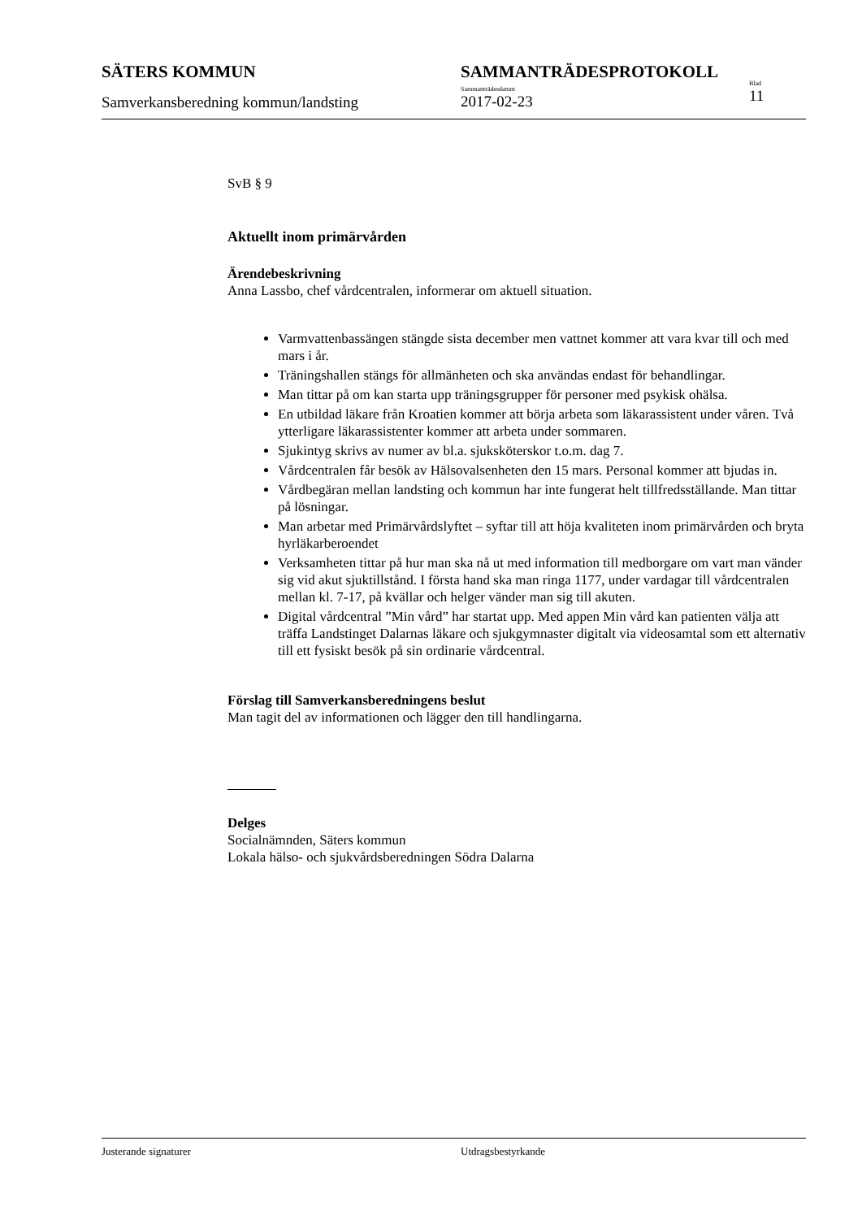SÄTERS KOMMUN
Samverkansberedning kommun/landsting
SAMMANTRÄDESPROTOKOLL
Sammanträdesdatum
2017-02-23
Blad
11
SvB § 9
Aktuellt inom primärvården
Ärendebeskrivning
Anna Lassbo, chef vårdcentralen, informerar om aktuell situation.
Varmvattenbassängen stängde sista december men vattnet kommer att vara kvar till och med mars i år.
Träningshallen stängs för allmänheten och ska användas endast för behandlingar.
Man tittar på om kan starta upp träningsgrupper för personer med psykisk ohälsa.
En utbildad läkare från Kroatien kommer att börja arbeta som läkarassistent under våren. Två ytterligare läkarassistenter kommer att arbeta under sommaren.
Sjukintyg skrivs av numer av bl.a. sjuksköterskor t.o.m. dag 7.
Vårdcentralen får besök av Hälsovalsenheten den 15 mars. Personal kommer att bjudas in.
Vårdbegäran mellan landsting och kommun har inte fungerat helt tillfredsställande. Man tittar på lösningar.
Man arbetar med Primärvårdslyftet – syftar till att höja kvaliteten inom primärvården och bryta hyrläkarberoendet
Verksamheten tittar på hur man ska nå ut med information till medborgare om vart man vänder sig vid akut sjuktillstånd. I första hand ska man ringa 1177, under vardagar till vårdcentralen mellan kl. 7-17, på kvällar och helger vänder man sig till akuten.
Digital vårdcentral ”Min vård” har startat upp. Med appen Min vård kan patienten välja att träffa Landstinget Dalarnas läkare och sjukgymnaster digitalt via videosamtal som ett alternativ till ett fysiskt besök på sin ordinarie vårdcentral.
Förslag till Samverkansberedningens beslut
Man tagit del av informationen och lägger den till handlingarna.
Delges
Socialnämnden, Säters kommun
Lokala hälso- och sjukvårdsberedningen Södra Dalarna
Justerande signaturer Utdragsbestyrkande